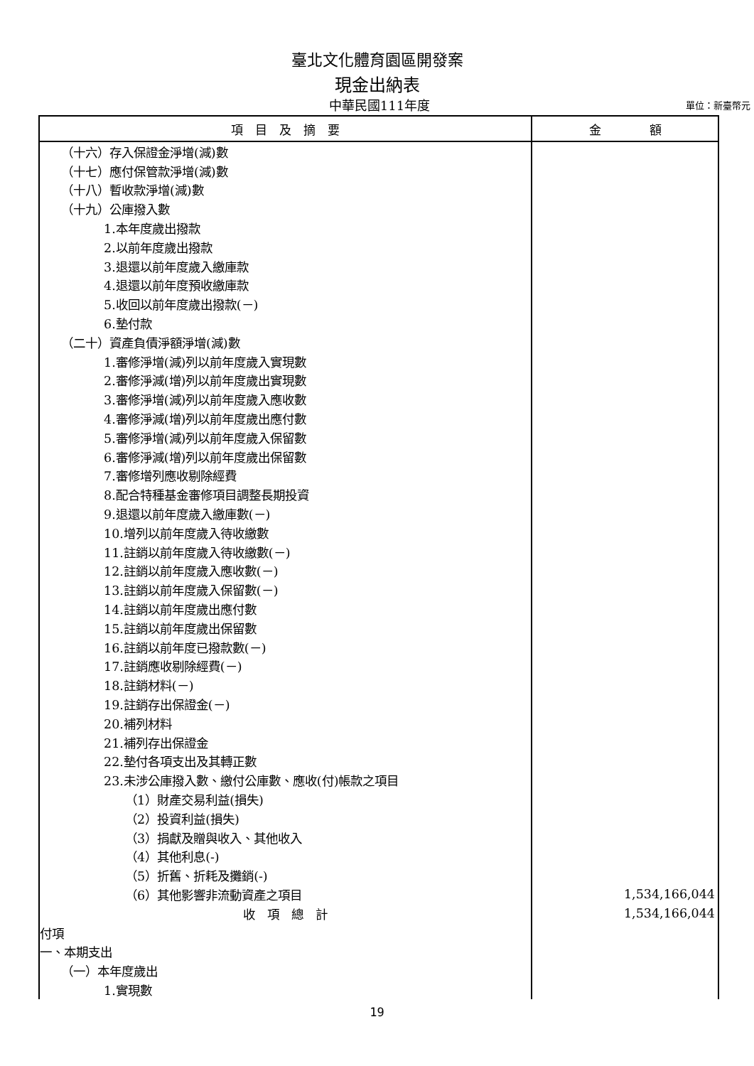臺北文化體育園區開發案
現金出納表
中華民國111年度
單位：新臺幣元
| 項 目 及 摘 要 | 金 額 |
| --- | --- |
| （十六）存入保證金淨增(減)數 | |
| （十七）應付保管款淨增(減)數 | |
| （十八）暫收款淨增(減)數 | |
| （十九）公庫撥入數 | |
| 1.本年度歲出撥款 | |
| 2.以前年度歲出撥款 | |
| 3.退還以前年度歲入繳庫款 | |
| 4.退還以前年度預收繳庫款 | |
| 5.收回以前年度歲出撥款(－) | |
| 6.墊付款 | |
| （二十）資產負債淨額淨增(減)數 | |
| 1.審修淨增(減)列以前年度歲入實現數 | |
| 2.審修淨減(增)列以前年度歲出實現數 | |
| 3.審修淨增(減)列以前年度歲入應收數 | |
| 4.審修淨減(增)列以前年度歲出應付數 | |
| 5.審修淨增(減)列以前年度歲入保留數 | |
| 6.審修淨減(增)列以前年度歲出保留數 | |
| 7.審修增列應收剔除經費 | |
| 8.配合特種基金審修項目調整長期投資 | |
| 9.退還以前年度歲入繳庫數(－) | |
| 10.增列以前年度歲入待收繳數 | |
| 11.註銷以前年度歲入待收繳數(－) | |
| 12.註銷以前年度歲入應收數(－) | |
| 13.註銷以前年度歲入保留數(－) | |
| 14.註銷以前年度歲出應付數 | |
| 15.註銷以前年度歲出保留數 | |
| 16.註銷以前年度已撥款數(－) | |
| 17.註銷應收剔除經費(－) | |
| 18.註銷材料(－) | |
| 19.註銷存出保證金(－) | |
| 20.補列材料 | |
| 21.補列存出保證金 | |
| 22.墊付各項支出及其轉正數 | |
| 23.未涉公庫撥入數、繳付公庫數、應收(付)帳款之項目 | |
| （1）財產交易利益(損失) | |
| （2）投資利益(損失) | |
| （3）捐獻及贈與收入、其他收入 | |
| （4）其他利息(-) | |
| （5）折舊、折耗及攤銷(-) | |
| （6）其他影響非流動資產之項目 | 1,534,166,044 |
| 收 項 總 計 | 1,534,166,044 |
| 付項 | |
| 一、本期支出 | |
| （一）本年度歲出 | |
| 1.實現數 | |
19